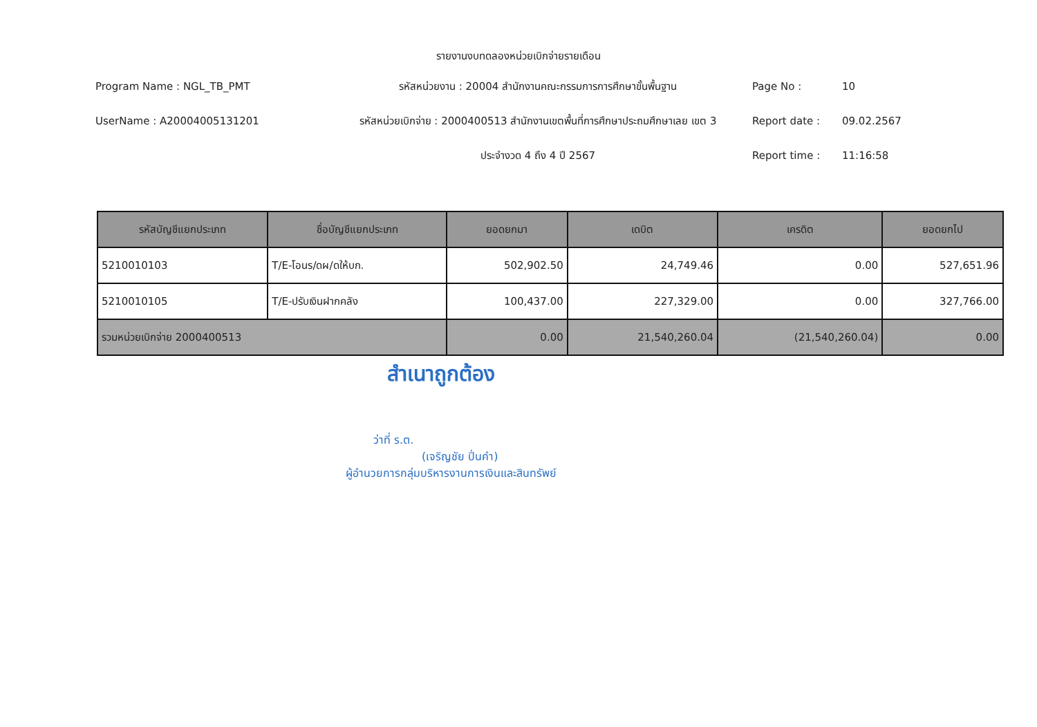รายงานงบทดลองหน่วยเบิกจ่ายรายเดือน
Program Name : NGL_TB_PMT
UserName : A20004005131201
รหัสหน่วยงาน : 20004 สำนักงานคณะกรรมการการศึกษาขั้นพื้นฐาน
รหัสหน่วยเบิกจ่าย : 2000400513 สำนักงานเขตพื้นที่การศึกษาประถมศึกษาเลย เขต 3
ประจำงวด 4 ถึง 4 ปี 2567
Page No : 10
Report date : 09.02.2567
Report time : 11:16:58
| รหัสบัญชีแยกประเภท | ชื่อบัญชีแยกประเภท | ยอดยกมา | เดบิต | เครดิต | ยอดยกไป |
| --- | --- | --- | --- | --- | --- |
| 5210010103 | T/E-โอนร/ดผ/ดให้บก. | 502,902.50 | 24,749.46 | 0.00 | 527,651.96 |
| 5210010105 | T/E-ปรับเงินฝากคลัง | 100,437.00 | 227,329.00 | 0.00 | 327,766.00 |
| รวมหน่วยเบิกจ่าย 2000400513 | | 0.00 | 21,540,260.04 | (21,540,260.04) | 0.00 |
สำเนาถูกต้อง
ว่าที่ ร.ต.
(เจริญชัย ปิ่นคำ)
ผู้อำนวยการกลุ่มบริหารงานการเงินและสินทรัพย์